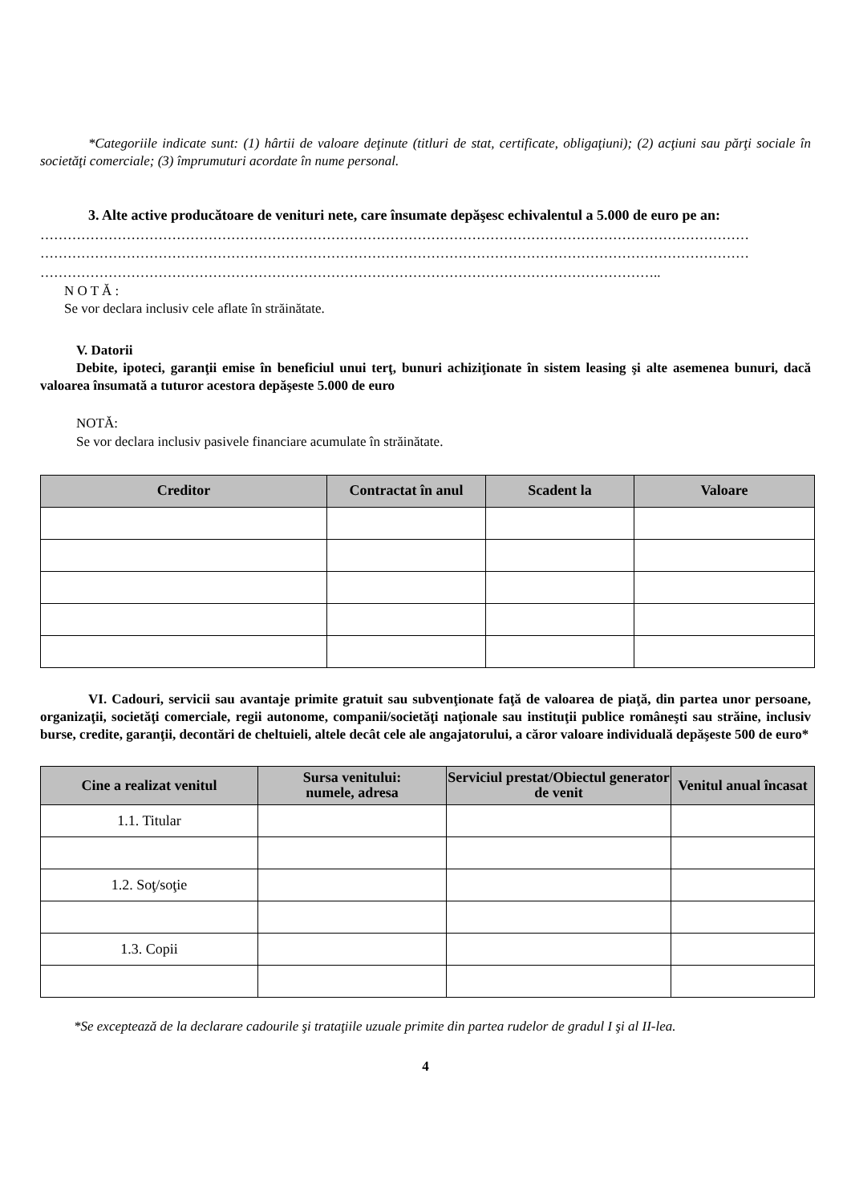*Categoriile indicate sunt: (1) hârtii de valoare deţinute (titluri de stat, certificate, obligaţiuni); (2) acţiuni sau părţi sociale în societăţi comerciale; (3) împrumuturi acordate în nume personal.
3. Alte active producătoare de venituri nete, care însumate depăşesc echivalentul a 5.000 de euro pe an:
…………………………………………………………………………………………………………………………………………
…………………………………………………………………………………………………………………………………………
………………………………………………………………………………………………………………………..
N O T Ă :
Se vor declara inclusiv cele aflate în străinătate.
V. Datorii
Debite, ipoteci, garanţii emise în beneficiul unui terţ, bunuri achiziţionate în sistem leasing şi alte asemenea bunuri, dacă valoarea însumată a tuturor acestora depăşeste 5.000 de euro
NOTĂ:
Se vor declara inclusiv pasivele financiare acumulate în străinătate.
| Creditor | Contractat în anul | Scadent la | Valoare |
| --- | --- | --- | --- |
VI. Cadouri, servicii sau avantaje primite gratuit sau subvenţionate faţă de valoarea de piaţă, din partea unor persoane, organizaţii, societăţi comerciale, regii autonome, companii/societăţi naţionale sau instituţii publice româneşti sau străine, inclusiv burse, credite, garanţii, decontări de cheltuieli, altele decât cele ale angajatorului, a căror valoare individuală depăşeste 500 de euro*
| Cine a realizat venitul | Sursa venitului: numele, adresa | Serviciul prestat/Obiectul generator de venit | Venitul anual încasat |
| --- | --- | --- | --- |
| 1.1. Titular | | | |
| 1.2. Soţ/soţie | | | |
| 1.3. Copii | | | |
*Se excepteazǎ de la declarare cadourile şi trataţiile uzuale primite din partea rudelor de gradul I şi al II-lea.
4